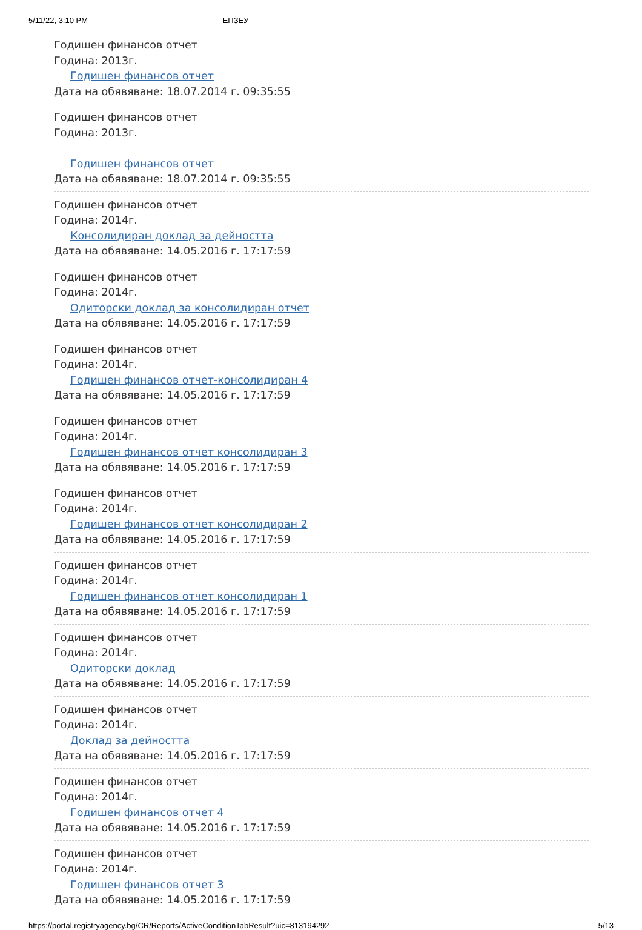5/11/22, 3:10 PM ЕПЗЕУ
Годишен финансов отчет
Година: 2013г.
Годишен финансов отчет
Дата на обявяване: 18.07.2014 г. 09:35:55
Годишен финансов отчет
Година: 2013г.
Годишен финансов отчет
Дата на обявяване: 18.07.2014 г. 09:35:55
Годишен финансов отчет
Година: 2014г.
Консолидиран доклад за дейността
Дата на обявяване: 14.05.2016 г. 17:17:59
Годишен финансов отчет
Година: 2014г.
Одиторски доклад за консолидиран отчет
Дата на обявяване: 14.05.2016 г. 17:17:59
Годишен финансов отчет
Година: 2014г.
Годишен финансов отчет-консолидиран 4
Дата на обявяване: 14.05.2016 г. 17:17:59
Годишен финансов отчет
Година: 2014г.
Годишен финансов отчет консолидиран 3
Дата на обявяване: 14.05.2016 г. 17:17:59
Годишен финансов отчет
Година: 2014г.
Годишен финансов отчет консолидиран 2
Дата на обявяване: 14.05.2016 г. 17:17:59
Годишен финансов отчет
Година: 2014г.
Годишен финансов отчет консолидиран 1
Дата на обявяване: 14.05.2016 г. 17:17:59
Годишен финансов отчет
Година: 2014г.
Одиторски доклад
Дата на обявяване: 14.05.2016 г. 17:17:59
Годишен финансов отчет
Година: 2014г.
Доклад за дейността
Дата на обявяване: 14.05.2016 г. 17:17:59
Годишен финансов отчет
Година: 2014г.
Годишен финансов отчет 4
Дата на обявяване: 14.05.2016 г. 17:17:59
Годишен финансов отчет
Година: 2014г.
Годишен финансов отчет 3
Дата на обявяване: 14.05.2016 г. 17:17:59
https://portal.registryagency.bg/CR/Reports/ActiveConditionTabResult?uic=813194292 5/13